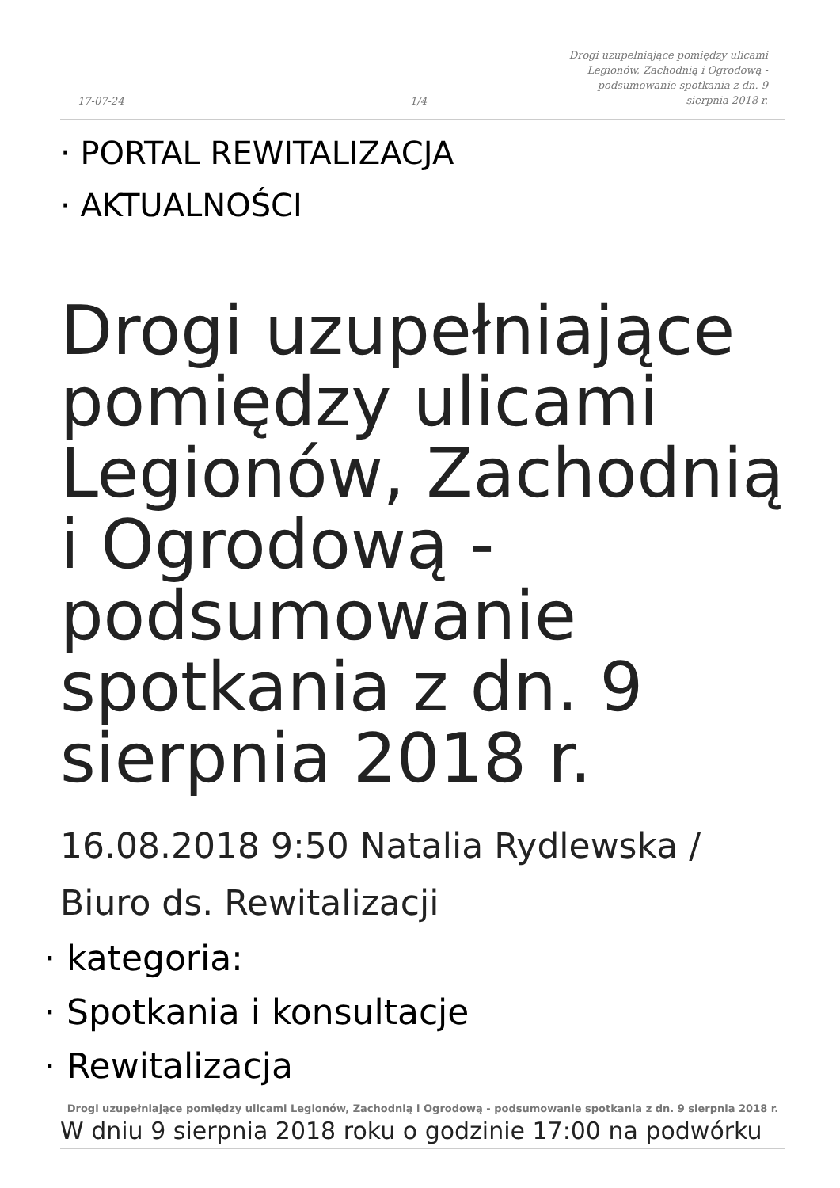17-07-24 1/4
Drogi uzupełniające pomiędzy ulicami Legionów, Zachodnią i Ogrodową - podsumowanie spotkania z dn. 9 sierpnia 2018 r.
· PORTAL REWITALIZACJA
· AKTUALNOŚCI
Drogi uzupełniające pomiędzy ulicami Legionów, Zachodnią i Ogrodową - podsumowanie spotkania z dn. 9 sierpnia 2018 r.
16.08.2018 9:50 Natalia Rydlewska / Biuro ds. Rewitalizacji
· kategoria:
· Spotkania i konsultacje
· Rewitalizacja
W dniu 9 sierpnia 2018 roku o godzinie 17:00 na podwórku
Drogi uzupełniające pomiędzy ulicami Legionów, Zachodnią i Ogrodową - podsumowanie spotkania z dn. 9 sierpnia 2018 r.